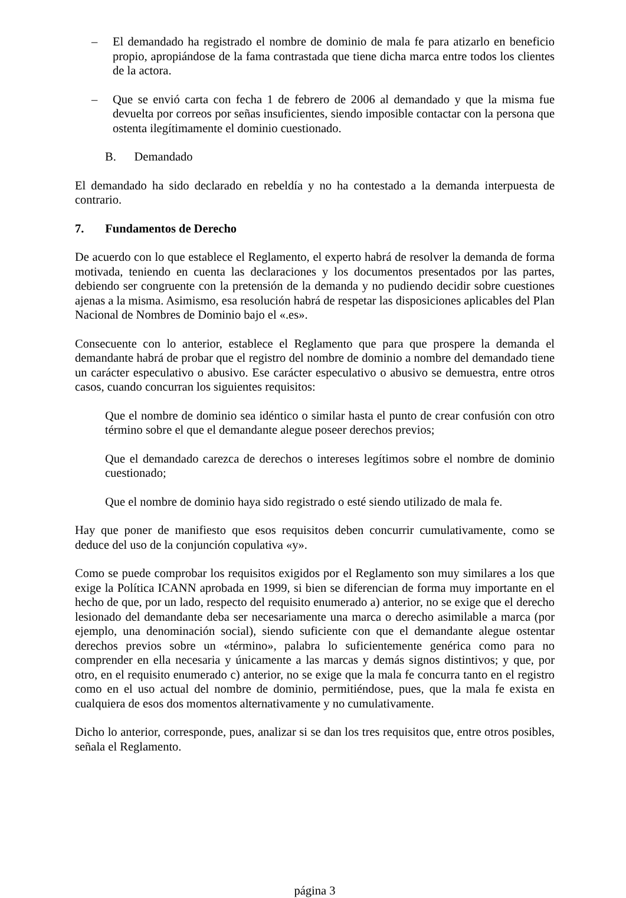– El demandado ha registrado el nombre de dominio de mala fe para atizarlo en beneficio propio, apropiándose de la fama contrastada que tiene dicha marca entre todos los clientes de la actora.
– Que se envió carta con fecha 1 de febrero de 2006 al demandado y que la misma fue devuelta por correos por señas insuficientes, siendo imposible contactar con la persona que ostenta ilegítimamente el dominio cuestionado.
B. Demandado
El demandado ha sido declarado en rebeldía y no ha contestado a la demanda interpuesta de contrario.
7. Fundamentos de Derecho
De acuerdo con lo que establece el Reglamento, el experto habrá de resolver la demanda de forma motivada, teniendo en cuenta las declaraciones y los documentos presentados por las partes, debiendo ser congruente con la pretensión de la demanda y no pudiendo decidir sobre cuestiones ajenas a la misma. Asimismo, esa resolución habrá de respetar las disposiciones aplicables del Plan Nacional de Nombres de Dominio bajo el «.es».
Consecuente con lo anterior, establece el Reglamento que para que prospere la demanda el demandante habrá de probar que el registro del nombre de dominio a nombre del demandado tiene un carácter especulativo o abusivo. Ese carácter especulativo o abusivo se demuestra, entre otros casos, cuando concurran los siguientes requisitos:
Que el nombre de dominio sea idéntico o similar hasta el punto de crear confusión con otro término sobre el que el demandante alegue poseer derechos previos;
Que el demandado carezca de derechos o intereses legítimos sobre el nombre de dominio cuestionado;
Que el nombre de dominio haya sido registrado o esté siendo utilizado de mala fe.
Hay que poner de manifiesto que esos requisitos deben concurrir cumulativamente, como se deduce del uso de la conjunción copulativa «y».
Como se puede comprobar los requisitos exigidos por el Reglamento son muy similares a los que exige la Política ICANN aprobada en 1999, si bien se diferencian de forma muy importante en el hecho de que, por un lado, respecto del requisito enumerado a) anterior, no se exige que el derecho lesionado del demandante deba ser necesariamente una marca o derecho asimilable a marca (por ejemplo, una denominación social), siendo suficiente con que el demandante alegue ostentar derechos previos sobre un «término», palabra lo suficientemente genérica como para no comprender en ella necesaria y únicamente a las marcas y demás signos distintivos; y que, por otro, en el requisito enumerado c) anterior, no se exige que la mala fe concurra tanto en el registro como en el uso actual del nombre de dominio, permitiéndose, pues, que la mala fe exista en cualquiera de esos dos momentos alternativamente y no cumulativamente.
Dicho lo anterior, corresponde, pues, analizar si se dan los tres requisitos que, entre otros posibles, señala el Reglamento.
página 3